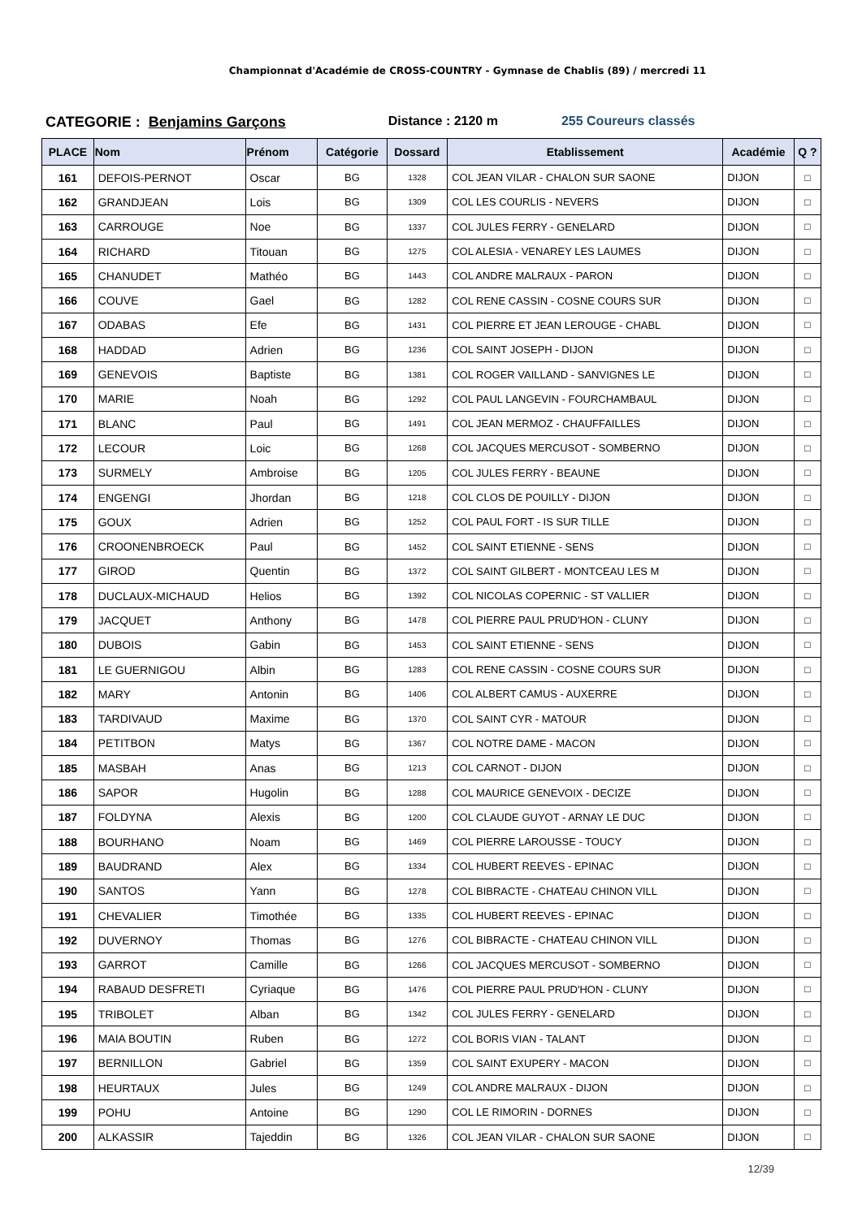Championnat d'Académie de CROSS-COUNTRY - Gymnase de Chablis (89) / mercredi 11
CATEGORIE : Benjamins Garçons Distance : 2120 m 255 Coureurs classés
| PLACE | Nom | Prénom | Catégorie | Dossard | Etablissement | Académie | Q ? |
| --- | --- | --- | --- | --- | --- | --- | --- |
| 161 | DEFOIS-PERNOT | Oscar | BG | 1328 | COL JEAN VILAR - CHALON SUR SAONE | DIJON | □ |
| 162 | GRANDJEAN | Lois | BG | 1309 | COL LES COURLIS - NEVERS | DIJON | □ |
| 163 | CARROUGE | Noe | BG | 1337 | COL JULES FERRY - GENELARD | DIJON | □ |
| 164 | RICHARD | Titouan | BG | 1275 | COL ALESIA - VENAREY LES LAUMES | DIJON | □ |
| 165 | CHANUDET | Mathéo | BG | 1443 | COL ANDRE MALRAUX - PARON | DIJON | □ |
| 166 | COUVE | Gael | BG | 1282 | COL RENE CASSIN - COSNE COURS SUR | DIJON | □ |
| 167 | ODABAS | Efe | BG | 1431 | COL PIERRE ET JEAN LEROUGE - CHABL | DIJON | □ |
| 168 | HADDAD | Adrien | BG | 1236 | COL SAINT JOSEPH - DIJON | DIJON | □ |
| 169 | GENEVOIS | Baptiste | BG | 1381 | COL ROGER VAILLAND - SANVIGNES LE | DIJON | □ |
| 170 | MARIE | Noah | BG | 1292 | COL PAUL LANGEVIN - FOURCHAMBAUL | DIJON | □ |
| 171 | BLANC | Paul | BG | 1491 | COL JEAN MERMOZ - CHAUFFAILLES | DIJON | □ |
| 172 | LECOUR | Loic | BG | 1268 | COL JACQUES MERCUSOT - SOMBERNO | DIJON | □ |
| 173 | SURMELY | Ambroise | BG | 1205 | COL JULES FERRY - BEAUNE | DIJON | □ |
| 174 | ENGENGI | Jhordan | BG | 1218 | COL CLOS DE POUILLY - DIJON | DIJON | □ |
| 175 | GOUX | Adrien | BG | 1252 | COL PAUL FORT - IS SUR TILLE | DIJON | □ |
| 176 | CROONENBROECK | Paul | BG | 1452 | COL SAINT ETIENNE - SENS | DIJON | □ |
| 177 | GIROD | Quentin | BG | 1372 | COL SAINT GILBERT - MONTCEAU LES M | DIJON | □ |
| 178 | DUCLAUX-MICHAUD | Helios | BG | 1392 | COL NICOLAS COPERNIC - ST VALLIER | DIJON | □ |
| 179 | JACQUET | Anthony | BG | 1478 | COL PIERRE PAUL PRUD'HON - CLUNY | DIJON | □ |
| 180 | DUBOIS | Gabin | BG | 1453 | COL SAINT ETIENNE - SENS | DIJON | □ |
| 181 | LE GUERNIGOU | Albin | BG | 1283 | COL RENE CASSIN - COSNE COURS SUR | DIJON | □ |
| 182 | MARY | Antonin | BG | 1406 | COL ALBERT CAMUS - AUXERRE | DIJON | □ |
| 183 | TARDIVAUD | Maxime | BG | 1370 | COL SAINT CYR - MATOUR | DIJON | □ |
| 184 | PETITBON | Matys | BG | 1367 | COL NOTRE DAME - MACON | DIJON | □ |
| 185 | MASBAH | Anas | BG | 1213 | COL CARNOT - DIJON | DIJON | □ |
| 186 | SAPOR | Hugolin | BG | 1288 | COL MAURICE GENEVOIX - DECIZE | DIJON | □ |
| 187 | FOLDYNA | Alexis | BG | 1200 | COL CLAUDE GUYOT - ARNAY LE DUC | DIJON | □ |
| 188 | BOURHANO | Noam | BG | 1469 | COL PIERRE LAROUSSE - TOUCY | DIJON | □ |
| 189 | BAUDRAND | Alex | BG | 1334 | COL HUBERT REEVES - EPINAC | DIJON | □ |
| 190 | SANTOS | Yann | BG | 1278 | COL BIBRACTE - CHATEAU CHINON VILL | DIJON | □ |
| 191 | CHEVALIER | Timothée | BG | 1335 | COL HUBERT REEVES - EPINAC | DIJON | □ |
| 192 | DUVERNOY | Thomas | BG | 1276 | COL BIBRACTE - CHATEAU CHINON VILL | DIJON | □ |
| 193 | GARROT | Camille | BG | 1266 | COL JACQUES MERCUSOT - SOMBERNO | DIJON | □ |
| 194 | RABAUD DESFRETI | Cyriaque | BG | 1476 | COL PIERRE PAUL PRUD'HON - CLUNY | DIJON | □ |
| 195 | TRIBOLET | Alban | BG | 1342 | COL JULES FERRY - GENELARD | DIJON | □ |
| 196 | MAIA BOUTIN | Ruben | BG | 1272 | COL BORIS VIAN - TALANT | DIJON | □ |
| 197 | BERNILLON | Gabriel | BG | 1359 | COL SAINT EXUPERY - MACON | DIJON | □ |
| 198 | HEURTAUX | Jules | BG | 1249 | COL ANDRE MALRAUX - DIJON | DIJON | □ |
| 199 | POHU | Antoine | BG | 1290 | COL LE RIMORIN - DORNES | DIJON | □ |
| 200 | ALKASSIR | Tajeddin | BG | 1326 | COL JEAN VILAR - CHALON SUR SAONE | DIJON | □ |
12/39